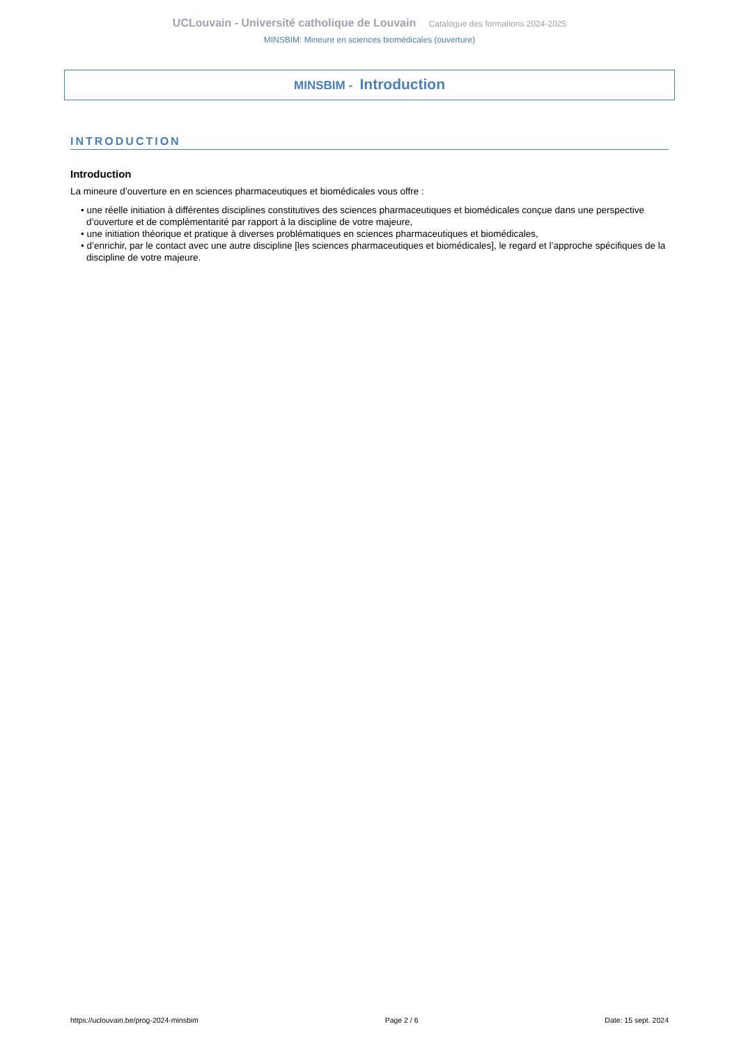UCLouvain - Université catholique de Louvain Catalogue des formations 2024-2025
MINSBIM: Mineure en sciences biomédicales (ouverture)
MINSBIM - Introduction
INTRODUCTION
Introduction
La mineure d’ouverture en en sciences pharmaceutiques et biomédicales vous offre :
• une réelle initiation à différentes disciplines constitutives des sciences pharmaceutiques et biomédicales conçue dans une perspective d’ouverture et de complémentarité par rapport à la discipline de votre majeure,
• une initiation théorique et pratique à diverses problématiques en sciences pharmaceutiques et biomédicales,
• d’enrichir, par le contact avec une autre discipline [les sciences pharmaceutiques et biomédicales], le regard et l’approche spécifiques de la discipline de votre majeure.
https://uclouvain.be/prog-2024-minsbim Page 2 / 6 Date: 15 sept. 2024